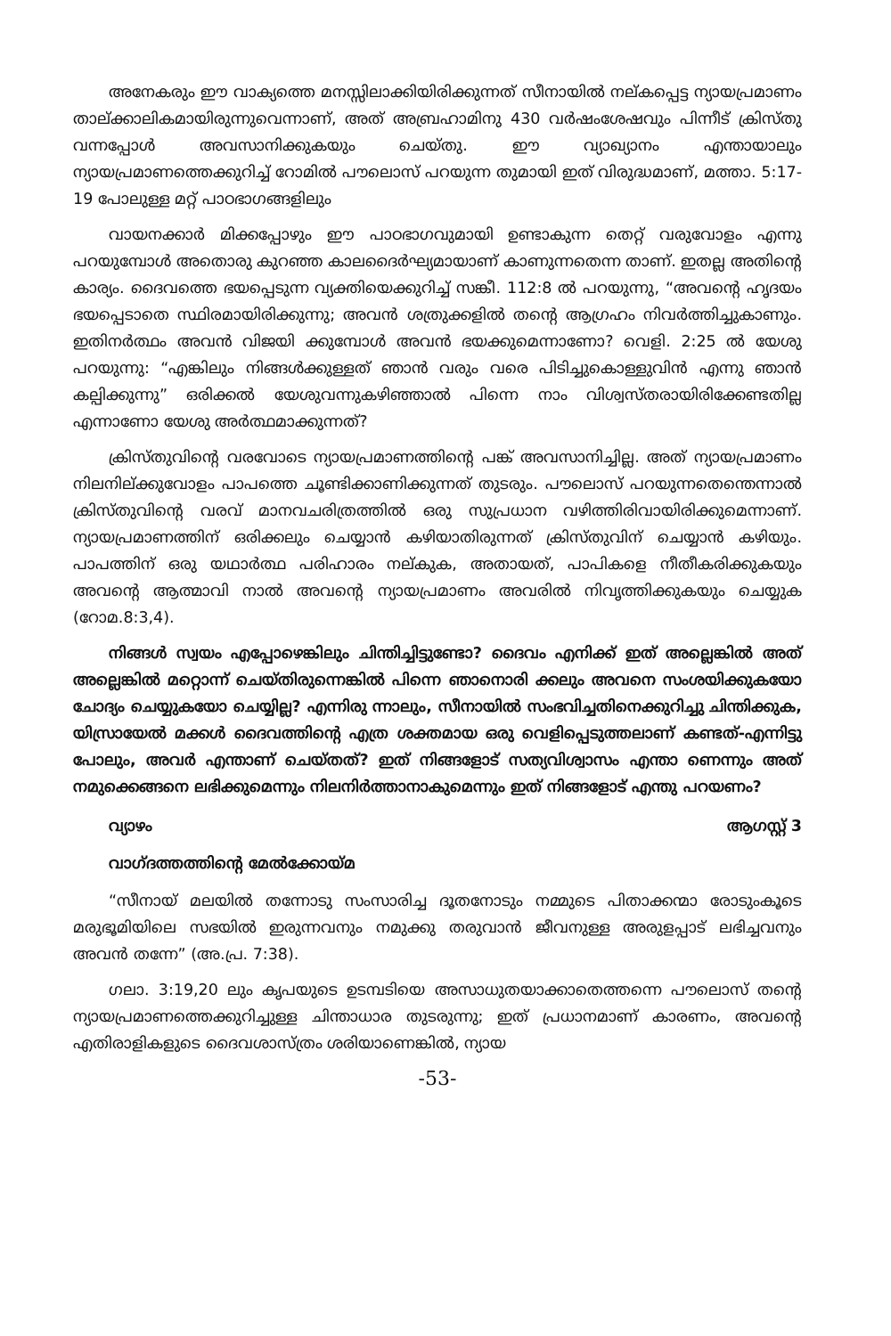അനേകരും ഈ വാക്യത്തെ മനസ്സിലാക്കിയിരിക്കുന്നത് സീനായിൽ നല്കപ്പെട്ട ന്യായപ്രമാണം താല്ക്കാലികമായിരുന്നുവെന്നാണ്, അത് അബ്രഹാമിനു 430 വർഷംശേഷവും പിന്നീട് ക്രിസ്തു വന്നപ്പോൾ അവസാനിക്കുകയും ചെയ്തു. ഈ വ്യാഖ്യാനം എന്തായാലും ന്യായപ്രമാണത്തെക്കുറിച്ച് റോമിൽ പൗലൊസ് പറയുന്ന തുമായി ഇത് വിരുദ്ധമാണ്, മത്താ. 5:17-19 പോലുള്ള മറ്റ് പാഠഭാഗങ്ങളിലും
വായനക്കാർ മിക്കപ്പോഴും ഈ പാഠഭാഗവുമായി ഉണ്ടാകുന്ന തെറ്റ് വരുവോളം എന്നു പറയുമ്പോൾ അതൊരു കുറഞ്ഞ കാലദൈർഘ്യമായാണ് കാണുന്നതെന്ന താണ്. ഇതല്ല അതിന്റെ കാര്യം. ദൈവത്തെ ഭയപ്പെടുന്ന വ്യക്തിയെക്കുറിച്ച് സങ്കീ. 112:8 ൽ പറയുന്നു, “അവന്റെ ഹൃദയം ഭയപ്പെടാതെ സ്ഥിരമായിരിക്കുന്നു; അവൻ ശത്രുക്കളിൽ തന്റെ ആഗ്രഹം നിവർത്തിച്ചുകാണും. ഇതിനർത്ഥം അവൻ വിജയി ക്കുമ്പോൾ അവൻ ഭയക്കുമെന്നാണോ? വെളി. 2:25 ൽ യേശു പറയുന്നു: “എങ്കിലും നിങ്ങൾക്കുള്ളത് ഞാൻ വരും വരെ പിടിച്ചുകൊള്ളുവിൻ എന്നു ഞാൻ കല്പിക്കുന്നു” ഒരിക്കൽ യേശുവന്നുകഴിഞ്ഞാൽ പിന്നെ നാം വിശ്വസ്തരായിരിക്കേണ്ടതില്ല എന്നാണോ യേശു അർത്ഥമാക്കുന്നത്?
ക്രിസ്തുവിന്റെ വരവോടെ ന്യായപ്രമാണത്തിന്റെ പങ്ക് അവസാനിച്ചില്ല. അത് ന്യായപ്രമാണം നിലനില്ക്കുവോളം പാപത്തെ ചൂണ്ടിക്കാണിക്കുന്നത് തുടരും. പൗലൊസ് പറയുന്നതെന്തെന്നാൽ ക്രിസ്തുവിന്റെ വരവ് മാനവചരിത്രത്തിൽ ഒരു സുപ്രധാന വഴിത്തിരിവായിരിക്കുമെന്നാണ്. ന്യായപ്രമാണത്തിന് ഒരിക്കലും ചെയ്യാൻ കഴിയാതിരുന്നത് ക്രിസ്തുവിന് ചെയ്യാൻ കഴിയും. പാപത്തിന് ഒരു യഥാർത്ഥ പരിഹാരം നല്കുക, അതായത്, പാപികളെ നീതീകരിക്കുകയും അവന്റെ ആത്മാവി നാൽ അവന്റെ ന്യായപ്രമാണം അവരിൽ നിവൃത്തിക്കുകയും ചെയ്യുക (റോമ.8:3,4).
നിങ്ങൾ സ്വയം എപ്പോഴെങ്കിലും ചിന്തിച്ചിട്ടുണ്ടോ? ദൈവം എനിക്ക് ഇത് അല്ലെങ്കിൽ അത് അല്ലെങ്കിൽ മറ്റൊന്ന് ചെയ്തിരുന്നെങ്കിൽ പിന്നെ ഞാനൊരി ക്കലും അവനെ സംശയിക്കുകയോ ചോദ്യം ചെയ്യുകയോ ചെയ്യില്ല? എന്നിരു ന്നാലും, സീനായിൽ സംഭവിച്ചതിനെക്കുറിച്ചു ചിന്തിക്കുക, യിസ്രായേൽ മക്കൾ ദൈവത്തിന്റെ എത്ര ശക്തമായ ഒരു വെളിപ്പെടുത്തലാണ് കണ്ടത്-എന്നിട്ടു പോലും, അവർ എന്താണ് ചെയ്തത്? ഇത് നിങ്ങളോട് സത്യവിശ്വാസം എന്താ ണെന്നും അത് നമുക്കെങ്ങനെ ലഭിക്കുമെന്നും നിലനിർത്താനാകുമെന്നും ഇത് നിങ്ങളോട് എന്തു പറയണം?
വ്യാഴം ആഗസ്റ്റ് 3
വാഗ്ദത്തത്തിന്റെ മേൽക്കോയ്മ
“സീനായ് മലയിൽ തന്നോടു സംസാരിച്ച ദൂതനോടും നമ്മുടെ പിതാക്കന്മാ രോടുംകൂടെ മരുഭൂമിയിലെ സഭയിൽ ഇരുന്നവനും നമുക്കു തരുവാൻ ജീവനുള്ള അരുളപ്പാട് ലഭിച്ചവനും അവൻ തന്നേ” (അ.പ്ര. 7:38).
ഗലാ. 3:19,20 ലും കൃപയുടെ ഉടമ്പടിയെ അസാധുതയാക്കാതെത്തന്നെ പൗലൊസ് തന്റെ ന്യായപ്രമാണത്തെക്കുറിച്ചുള്ള ചിന്താധാര തുടരുന്നു; ഇത് പ്രധാനമാണ് കാരണം, അവന്റെ എതിരാളികളുടെ ദൈവശാസ്ത്രം ശരിയാണെങ്കിൽ, ന്യായ
-53-